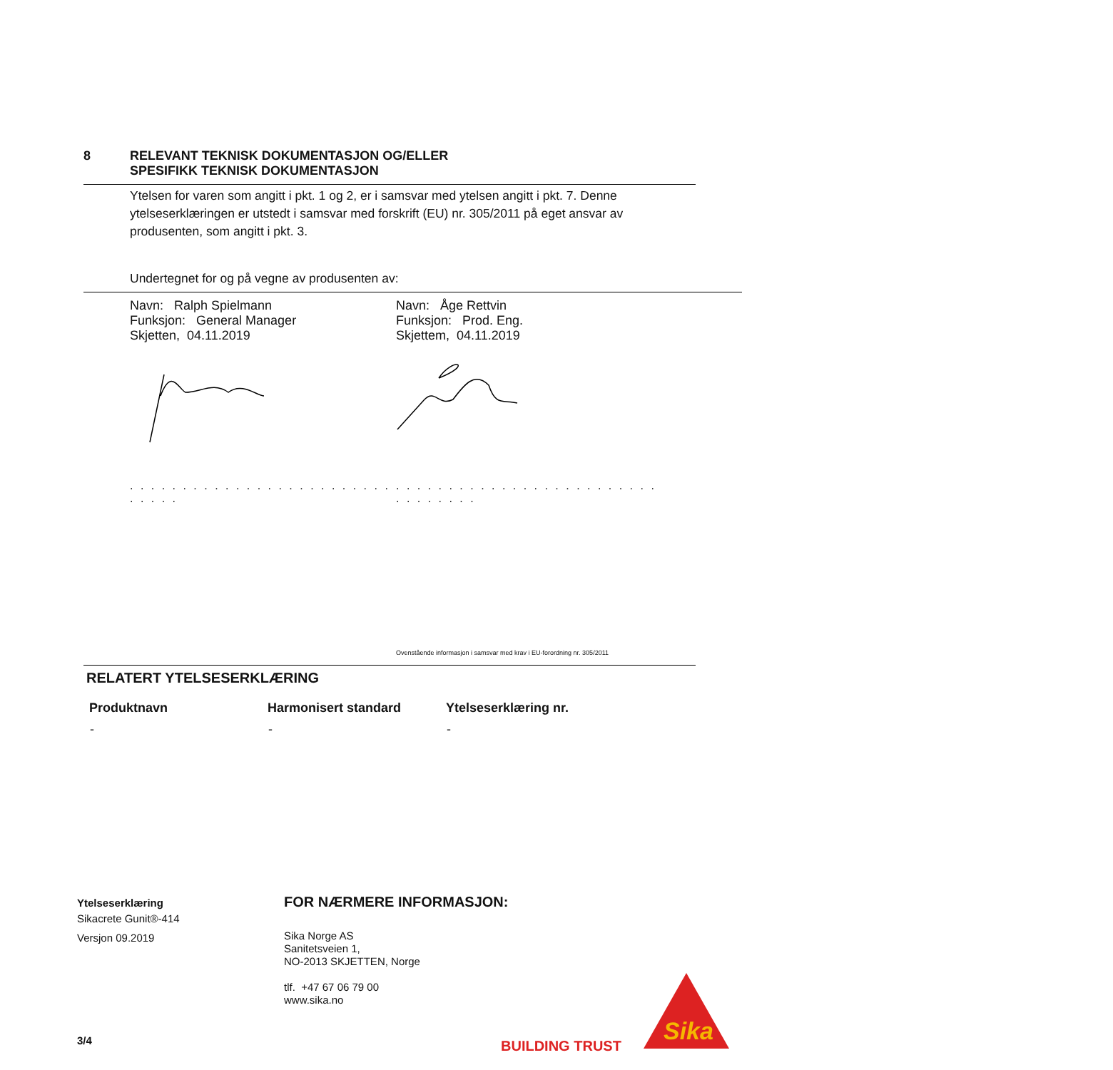8 RELEVANT TEKNISK DOKUMENTASJON OG/ELLER
SPESIFIKK TEKNISK DOKUMENTASJON
Ytelsen for varen som angitt i pkt. 1 og 2, er i samsvar med ytelsen angitt i pkt. 7. Denne ytelseserklæringen er utstedt i samsvar med forskrift (EU) nr. 305/2011 på eget ansvar av produsenten, som angitt i pkt. 3.
Undertegnet for og på vegne av produsenten av:
Navn: Ralph Spielmann
Funksjon: General Manager
Skjetten, 04.11.2019
Navn: Åge Rettvin
Funksjon: Prod. Eng.
Skjettem, 04.11.2019
. . . . . . . . . . . . . . . . . . . . . . . . . . . . . .
. . . . . . . . . . . . . . . . . . . . . . . . . . . . . . . . .
Ovenstående informasjon i samsvar med krav i EU-forordning nr. 305/2011
RELATERT YTELSESERKLÆRING
| Produktnavn | Harmonisert standard | Ytelseserklæring nr. |
| --- | --- | --- |
| - | - | - |
Ytelseserklæring
Sikacrete Gunit®-414
Versjon 09.2019
FOR NÆRMERE INFORMASJON:
Sika Norge AS
Sanitetsveien 1,
NO-2013 SKJETTEN, Norge
tlf. +47 67 06 79 00
www.sika.no
3/4 BUILDING TRUST
Sika